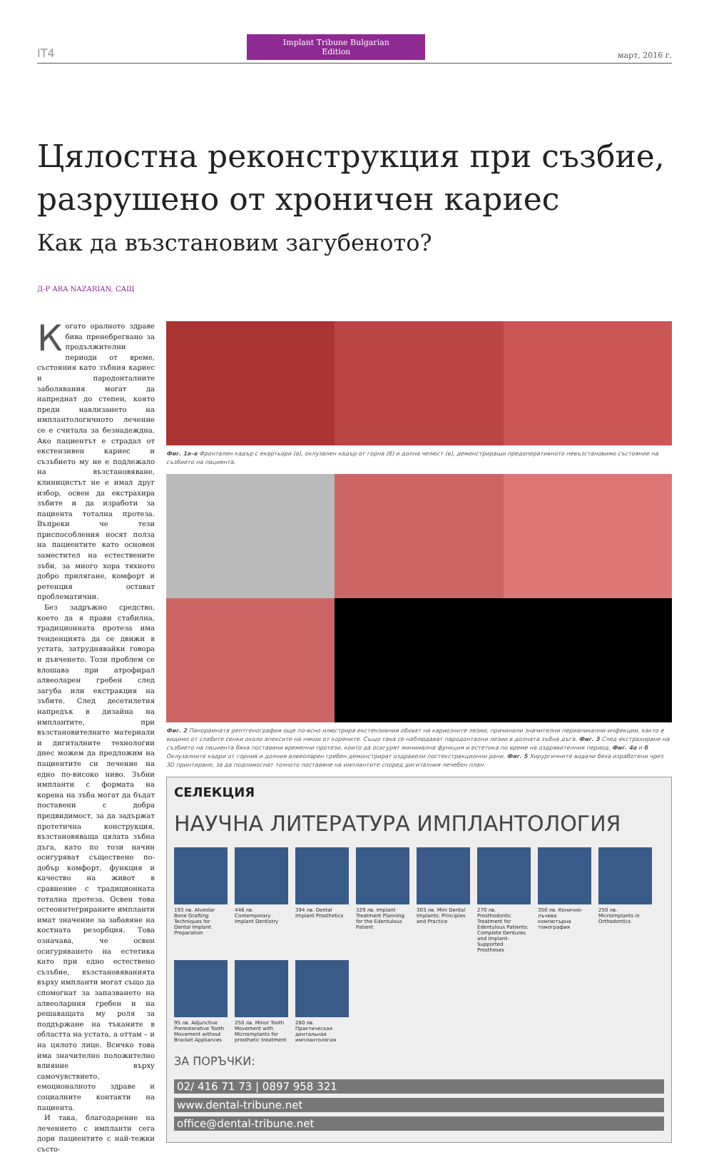IT4 Implant Tribune Bulgarian Edition март, 2016 г.
Цялостна реконструкция при съзбие, разрушено от хроничен кариес
Как да възстановим загубеното?
Д-Р ARA NAZARIAN, САЩ
Когато оралното здраве бива пренебрегвано за продължителни периоди от време, състояния като зъбния кариес и пародонталните заболявания могат да напреднат до степен, която преди навлизането на имплантологичното лечение се е считала за безнадеждна. Ако пациентът е страдал от екстензивен кариес и съзъбието му не е подлежало на възстановяване, клиницистът не е имал друг избор, освен да екстрахира зъбите и да изработи за пациента тотална протеза. Въпреки че тези приспособления носят полза на пациентите като основен заместител на естествените зъби, за много хора тяхното добро прилягане, комфорт и ретенция остават проблематични.
Без задръжно средство, което да я прави стабилна, традиционната протеза има тенденцията да се движи в устата, затруднявайки говора и дъвченето. Този проблем се влошава при атрофирал алвеоларен гребен след загуба или екстракция на зъбите. След десетилетия напредък в дизайна на имплантите, при възстановителните материали и дигиталните технологии днес можем да предложим на пациентите си лечение на едно по-високо ниво. Зъбни импланти с формата на корена на зъба могат да бъдат поставени с добра предвидимост, за да задържат протетична конструкция, възстановяваща цялата зъбна дъга, като по този начин осигуряват съществено по-добър комфорт, функция и качество на живот в сравнение с традиционната тотална протеза. Освен това остеоинтегрираните импланти имат значение за забавяне на костната резорбция. Това означава, че освен осигуряването на естетика като при едно естествено съзъбие, възстановяванията върху импланти могат също да спомогнат за запазването на алвеоларния гребен и на решаващата му роля за поддържане на тъканите в областта на устата, а оттам – и на цялото лице. Всичко това има значително положително влияние върху самочувствието, емоционалното здраве и социалните контакти на пациента.
И така, благодарение на лечението с импланти сега дори пациентите с най-тежки състо-
Фиг. 1а–в Фронтален кадър с екартьори (а), оклузален кадър от горна (б) и долна челюст (в), демонстриращи предоперативното невъзстановимо състояние на съзбието на пациента.
Фиг. 2 Панорамната рентгенография още по-ясно илюстрира екстензивния обхват на кариозните лезии, причинили значителни периапикални инфекции, както е видимо от слабите сенки около апексите на някои от корените. Също така се наблюдават пародонтални лезии в долната зъбна дъга. Фиг. 3 След екстрахиране на съзбието на пациента бяха поставени временни протези, които да осигурят минимална функция и естетика по време на оздравителния период. Фиг. 4а и б Оклузалните кадри от горния и долния алвеоларен гребен демонстрират оздравели постекстракционни рани. Фиг. 5 Хирургичните водачи бяха изработени чрез 3D принтиране, за да подпомогнат точното поставяне на имплантите според дигиталния лечебен план.
СЕЛЕКЦИЯ
НАУЧНА ЛИТЕРАТУРА ИМПЛАНТОЛОГИЯ
193 лв. Alveolar Bone Grafting Techniques for Dental Implant Preparation
446 лв. Contemporary Implant Dentistry
394 лв. Dental Implant Prosthetics
329 лв. Implant Treatment Planning for the Edentulous Patient
303 лв. Mini Dental Implants: Principles and Practice
270 лв. Prosthodontic Treatment for Edentulous Patients: Complete Dentures and Implant-Supported Prostheses
350 лв. Конично-лъчева компютърна томография
250 лв. Microimplants in Orthodontics
95 лв. Adjunctive Prerestorative Tooth Movement without Bracket Appliances
250 лв. Minor Tooth Movement with Microimplants for prosthetic treatment
260 лв. Практическая дентальная имплантология
ЗА ПОРЪЧКИ:
02/ 416 71 73 | 0897 958 321
www.dental-tribune.net
office@dental-tribune.net